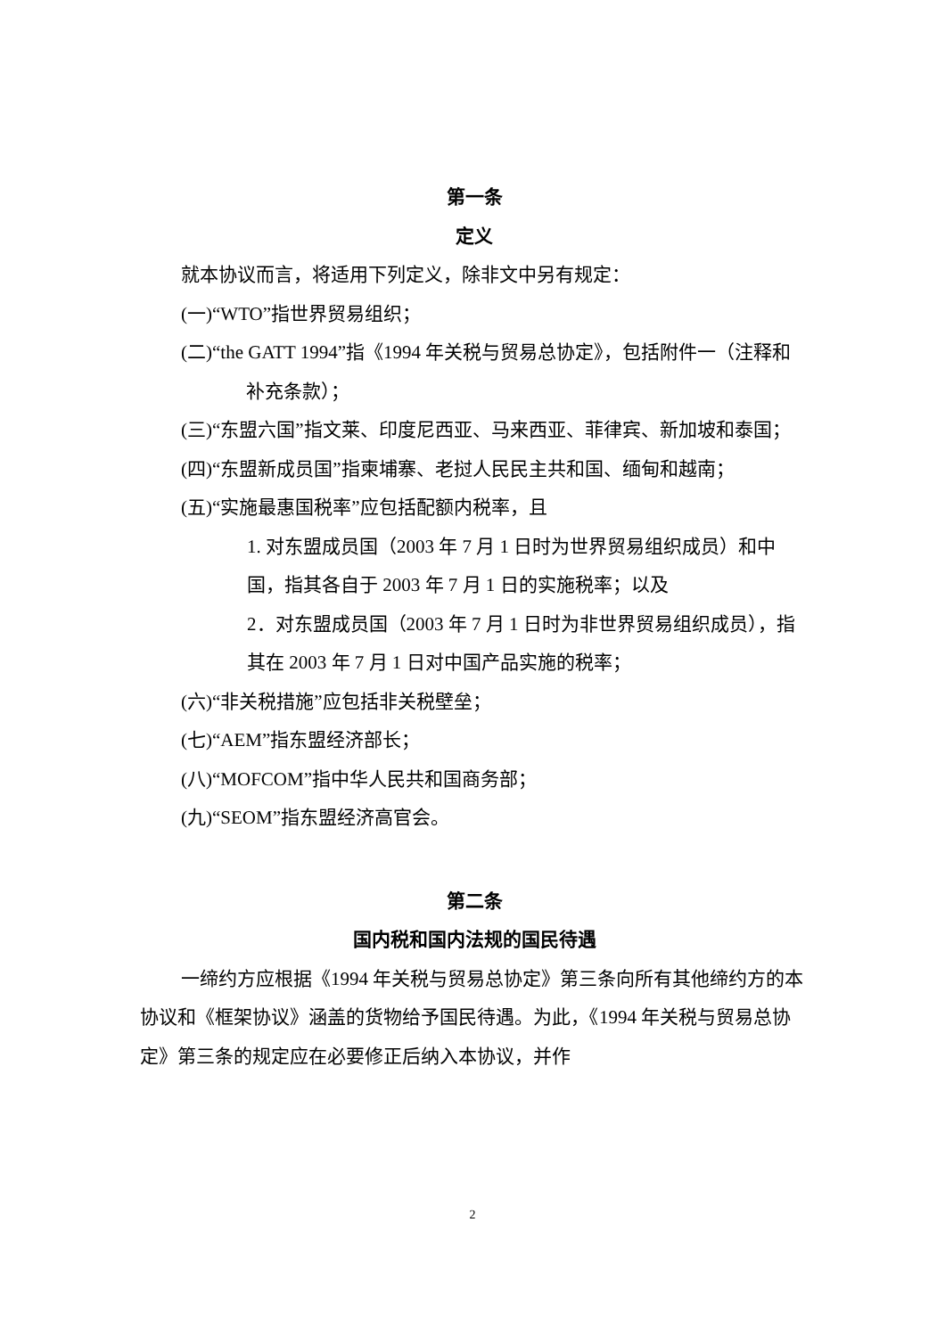第一条
定义
就本协议而言，将适用下列定义，除非文中另有规定：
(一)“WTO”指世界贸易组织；
(二)“the GATT 1994”指《1994 年关税与贸易总协定》，包括附件一（注释和补充条款）；
(三)“东盟六国”指文莱、印度尼西亚、马来西亚、菲律宾、新加坡和泰国；
(四)“东盟新成员国”指柬埔寨、老挝人民民主共和国、缅甸和越南；
(五)“实施最惠国税率”应包括配额内税率，且
1. 对东盟成员国（2003 年 7 月 1 日时为世界贸易组织成员）和中国，指其各自于 2003 年 7 月 1 日的实施税率；以及
2．对东盟成员国（2003 年 7 月 1 日时为非世界贸易组织成员），指其在 2003 年 7 月 1 日对中国产品实施的税率；
(六)“非关税措施”应包括非关税壁垒；
(七)“AEM”指东盟经济部长；
(八)“MOFCOM”指中华人民共和国商务部；
(九)“SEOM”指东盟经济高官会。
第二条
国内税和国内法规的国民待遇
一缔约方应根据《1994 年关税与贸易总协定》第三条向所有其他缔约方的本协议和《框架协议》涵盖的货物给予国民待遇。为此，《1994 年关税与贸易总协定》第三条的规定应在必要修正后纳入本协议，并作
2